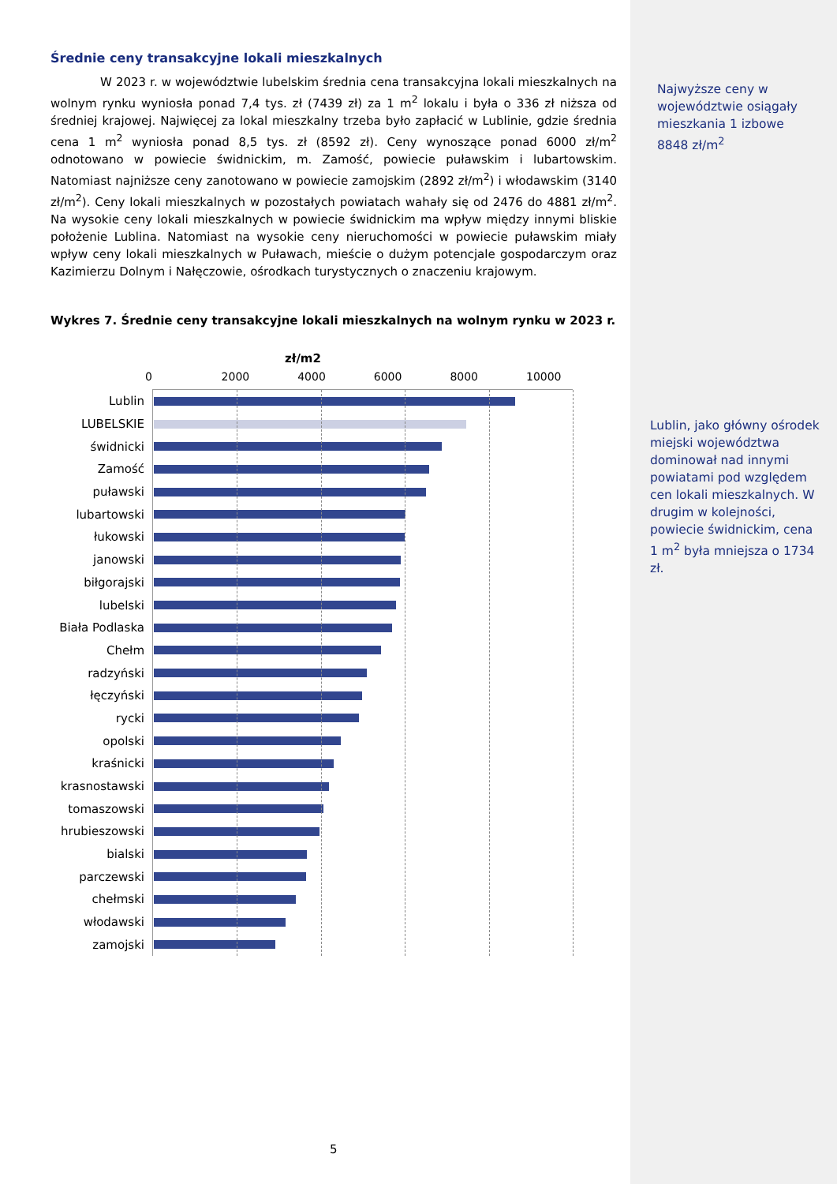Średnie ceny transakcyjne lokali mieszkalnych
W 2023 r. w województwie lubelskim średnia cena transakcyjna lokali mieszkalnych na wolnym rynku wyniosła ponad 7,4 tys. zł (7439 zł) za 1 m<sup>2</sup> lokalu i była o 336 zł niższa od średniej krajowej. Najwięcej za lokal mieszkalny trzeba było zapłacić w Lublinie, gdzie średnia cena 1 m<sup>2</sup> wyniosła ponad 8,5 tys. zł (8592 zł). Ceny wynoszące ponad 6000 zł/m<sup>2</sup> odnotowano w powiecie świdnickim, m. Zamość, powiecie puławskim i lubartowskim. Natomiast najniższe ceny zanotowano w powiecie zamojskim (2892 zł/m<sup>2</sup>) i włodawskim (3140 zł/m<sup>2</sup>). Ceny lokali mieszkalnych w pozostałych powiatach wahały się od 2476 do 4881 zł/m<sup>2</sup>. Na wysokie ceny lokali mieszkalnych w powiecie świdnickim ma wpływ między innymi bliskie położenie Lublina. Natomiast na wysokie ceny nieruchomości w powiecie puławskim miały wpływ ceny lokali mieszkalnych w Puławach, mieście o dużym potencjale gospodarczym oraz Kazimierzu Dolnym i Nałęczowie, ośrodkach turystycznych o znaczeniu krajowym.
Wykres 7. Średnie ceny transakcyjne lokali mieszkalnych na wolnym rynku w 2023 r.
zł/m2
0 2000 4000 6000 8000 10000
Lublin
LUBELSKIE
świdnicki
Zamość
puławski
lubartowski
łukowski
janowski
biłgorajski
lubelski
Biała Podlaska
Chełm
radzyński
łęczyński
rycki
opolski
kraśnicki
krasnostawski
tomaszowski
hrubieszowski
bialski
parczewski
chełmski
włodawski
zamojski
Najwyższe ceny w województwie osiągały mieszkania 1 izbowe 8848 zł/m<sup>2</sup>
Lublin, jako główny ośrodek miejski województwa dominował nad innymi powiatami pod względem cen lokali mieszkalnych. W drugim w kolejności, powiecie świdnickim, cena 1 m<sup>2</sup> była mniejsza o 1734 zł.
5